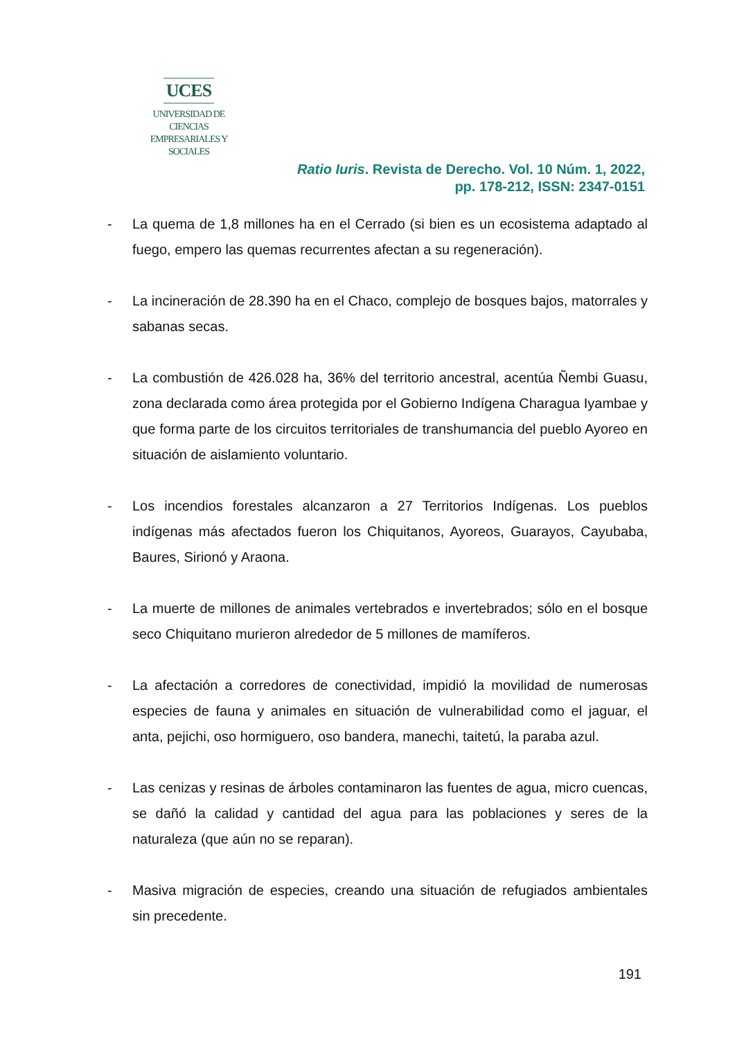UCES
UNIVERSIDAD DE CIENCIAS
EMPRESARIALES Y SOCIALES
Ratio Iuris. Revista de Derecho. Vol. 10 Núm. 1, 2022,
pp. 178-212, ISSN: 2347-0151
- La quema de 1,8 millones ha en el Cerrado (si bien es un ecosistema adaptado al fuego, empero las quemas recurrentes afectan a su regeneración).
- La incineración de 28.390 ha en el Chaco, complejo de bosques bajos, matorrales y sabanas secas.
- La combustión de 426.028 ha, 36% del territorio ancestral, acentúa Ñembi Guasu, zona declarada como área protegida por el Gobierno Indígena Charagua Iyambae y que forma parte de los circuitos territoriales de transhumancia del pueblo Ayoreo en situación de aislamiento voluntario.
- Los incendios forestales alcanzaron a 27 Territorios Indígenas. Los pueblos indígenas más afectados fueron los Chiquitanos, Ayoreos, Guarayos, Cayubaba, Baures, Sirionó y Araona.
- La muerte de millones de animales vertebrados e invertebrados; sólo en el bosque seco Chiquitano murieron alrededor de 5 millones de mamíferos.
- La afectación a corredores de conectividad, impidió la movilidad de numerosas especies de fauna y animales en situación de vulnerabilidad como el jaguar, el anta, pejichi, oso hormiguero, oso bandera, manechi, taitetú, la paraba azul.
- Las cenizas y resinas de árboles contaminaron las fuentes de agua, micro cuencas, se dañó la calidad y cantidad del agua para las poblaciones y seres de la naturaleza (que aún no se reparan).
- Masiva migración de especies, creando una situación de refugiados ambientales sin precedente.
191